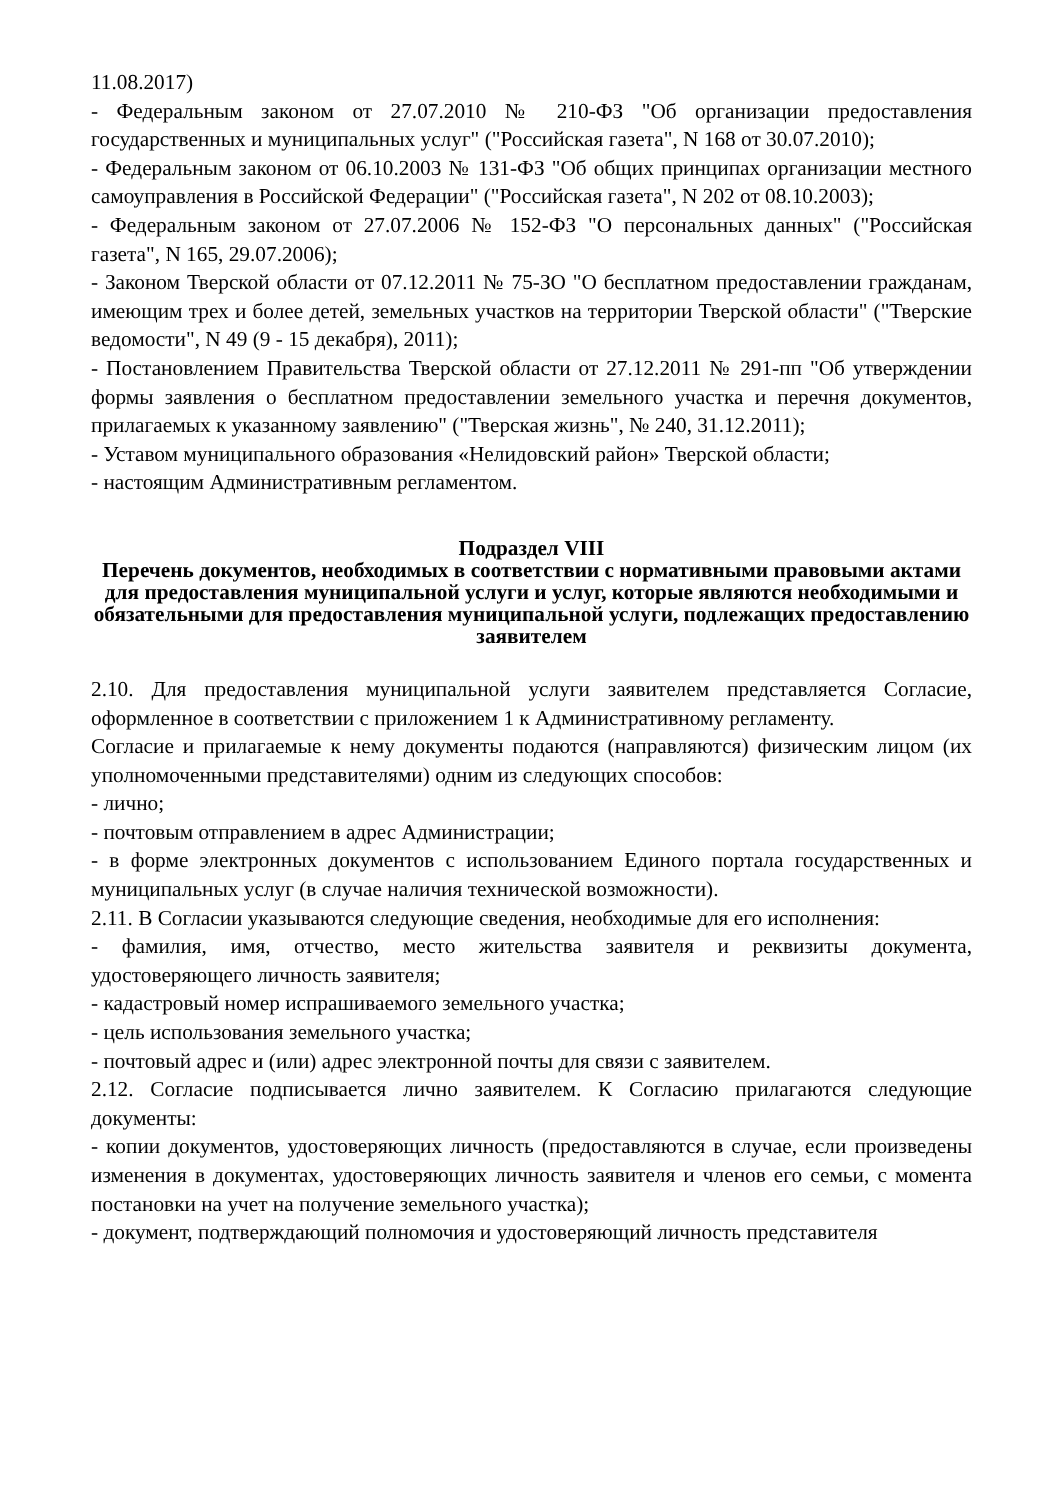11.08.2017)
- Федеральным законом от 27.07.2010 № 210-ФЗ "Об организации предоставления государственных и муниципальных услуг" ("Российская газета", N 168 от 30.07.2010);
- Федеральным законом от 06.10.2003 № 131-ФЗ "Об общих принципах организации местного самоуправления в Российской Федерации" ("Российская газета", N 202 от 08.10.2003);
- Федеральным законом от 27.07.2006 № 152-ФЗ "О персональных данных" ("Российская газета", N 165, 29.07.2006);
- Законом Тверской области от 07.12.2011 № 75-ЗО "О бесплатном предоставлении гражданам, имеющим трех и более детей, земельных участков на территории Тверской области" ("Тверские ведомости", N 49 (9 - 15 декабря), 2011);
- Постановлением Правительства Тверской области от 27.12.2011 № 291-пп "Об утверждении формы заявления о бесплатном предоставлении земельного участка и перечня документов, прилагаемых к указанному заявлению" ("Тверская жизнь", № 240, 31.12.2011);
- Уставом муниципального образования «Нелидовский район» Тверской области;
- настоящим Административным регламентом.
Подраздел VIII
Перечень документов, необходимых в соответствии с нормативными правовыми актами для предоставления муниципальной услуги и услуг, которые являются необходимыми и обязательными для предоставления муниципальной услуги, подлежащих предоставлению заявителем
2.10. Для предоставления муниципальной услуги заявителем представляется Согласие, оформленное в соответствии с приложением 1 к Административному регламенту.
Согласие и прилагаемые к нему документы подаются (направляются) физическим лицом (их уполномоченными представителями) одним из следующих способов:
- лично;
- почтовым отправлением в адрес Администрации;
- в форме электронных документов с использованием Единого портала государственных и муниципальных услуг (в случае наличия технической возможности).
2.11. В Согласии указываются следующие сведения, необходимые для его исполнения:
- фамилия, имя, отчество, место жительства заявителя и реквизиты документа, удостоверяющего личность заявителя;
- кадастровый номер испрашиваемого земельного участка;
- цель использования земельного участка;
- почтовый адрес и (или) адрес электронной почты для связи с заявителем.
2.12. Согласие подписывается лично заявителем. К Согласию прилагаются следующие документы:
- копии документов, удостоверяющих личность (предоставляются в случае, если произведены изменения в документах, удостоверяющих личность заявителя и членов его семьи, с момента постановки на учет на получение земельного участка);
- документ, подтверждающий полномочия и удостоверяющий личность представителя